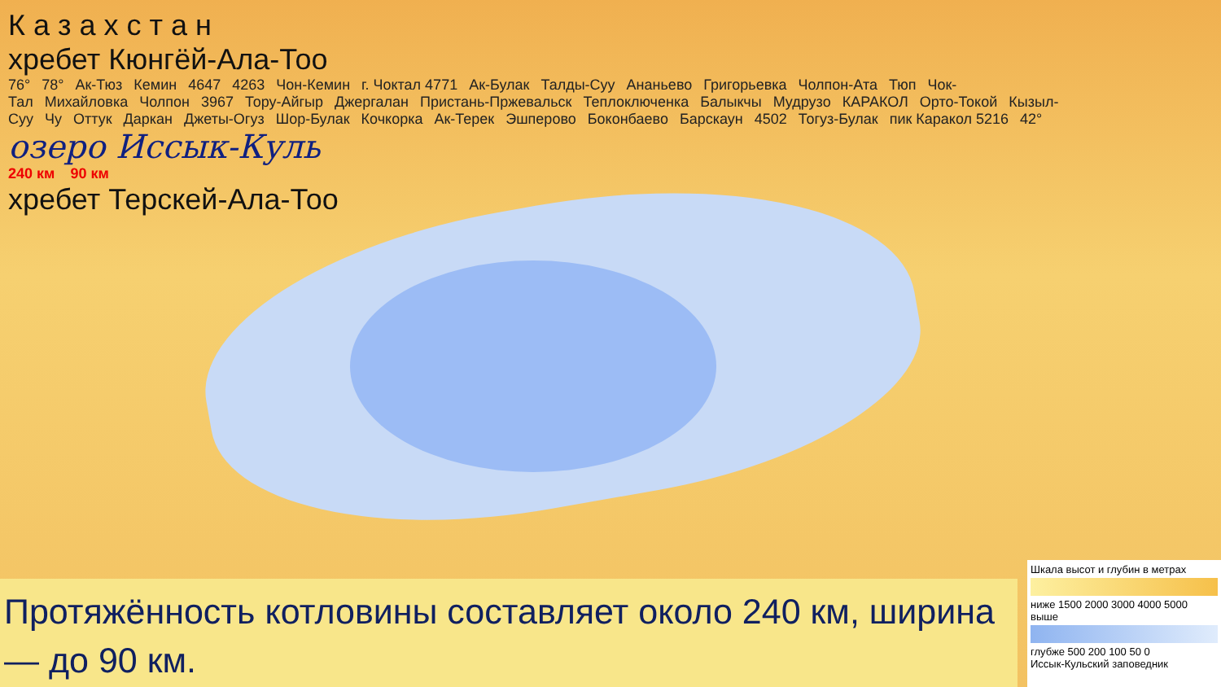К а з а х с т а н
хребет Кюнгёй-Ала-Тоо
76° 78° Ак-Тюз Кемин 4647 4263 Чон-Кемин г. Чоктал 4771 Ак-Булак Талды-Суу Ананьево Григорьевка Чолпон-Ата Тюп Чок-Тал Михайловка Чолпон 3967 Тору-Айгыр Джергалан Пристань-Пржевальск Теплоключенка Балыкчы Мудрузо КАРАКОЛ Орто-Токой Кызыл-Суу Чу Оттук Даркан Джеты-Огуз Шор-Булак Кочкорка Ак-Терек Эшперово Боконбаево Барскаун 4502 Тогуз-Булак пик Каракол 5216 42°
озеро Иссык-Куль
240 км 90 км
хребет Терскей-Ала-Тоо
Протяжённость котловины составляет около 240 км, ширина — до 90 км.
Шкала высот и глубин в метрах
ниже 1500 2000 3000 4000 5000 выше
глубже 500 200 100 50 0
Иссык-Кульский заповедник